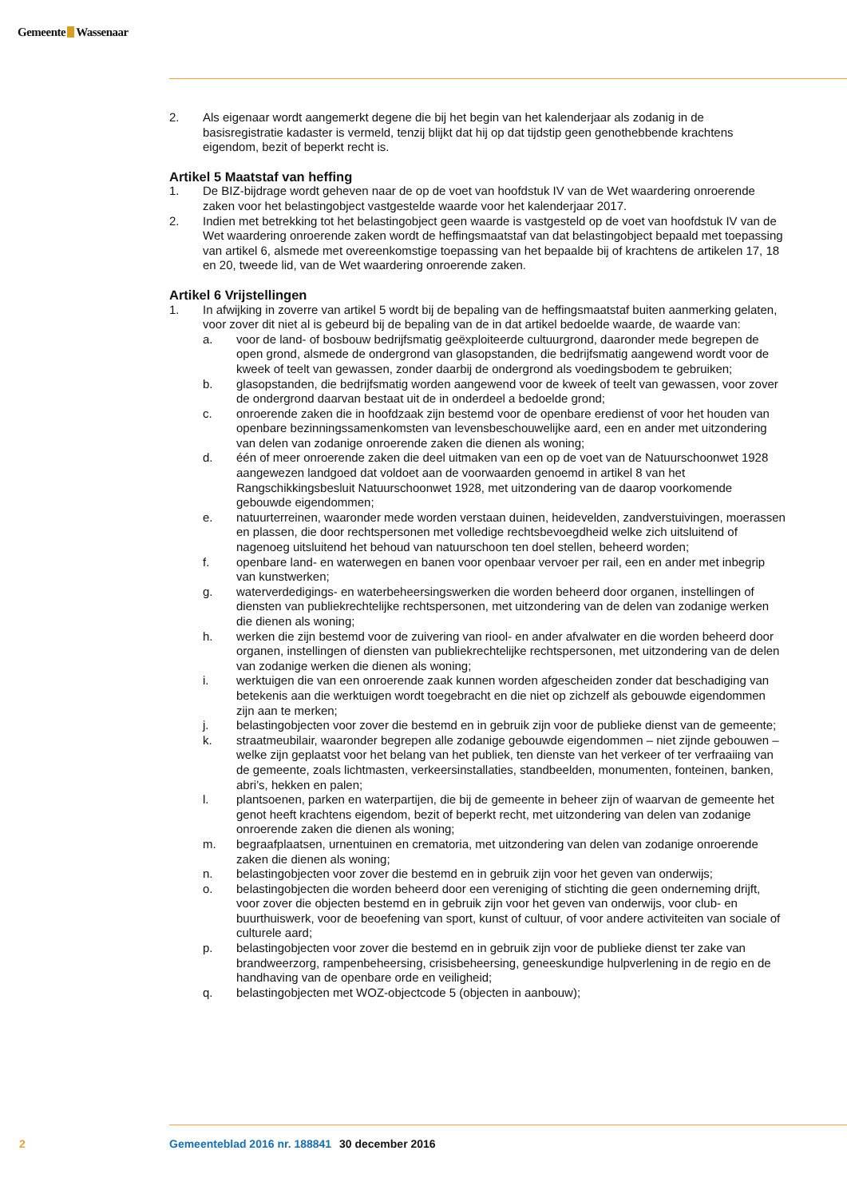Gemeente Wassenaar
2. Als eigenaar wordt aangemerkt degene die bij het begin van het kalenderjaar als zodanig in de basisregistratie kadaster is vermeld, tenzij blijkt dat hij op dat tijdstip geen genothebbende krachtens eigendom, bezit of beperkt recht is.
Artikel 5 Maatstaf van heffing
1. De BIZ-bijdrage wordt geheven naar de op de voet van hoofdstuk IV van de Wet waardering onroerende zaken voor het belastingobject vastgestelde waarde voor het kalenderjaar 2017.
2. Indien met betrekking tot het belastingobject geen waarde is vastgesteld op de voet van hoofdstuk IV van de Wet waardering onroerende zaken wordt de heffingsmaatstaf van dat belastingobject bepaald met toepassing van artikel 6, alsmede met overeenkomstige toepassing van het bepaalde bij of krachtens de artikelen 17, 18 en 20, tweede lid, van de Wet waardering onroerende zaken.
Artikel 6 Vrijstellingen
1. In afwijking in zoverre van artikel 5 wordt bij de bepaling van de heffingsmaatstaf buiten aanmerking gelaten, voor zover dit niet al is gebeurd bij de bepaling van de in dat artikel bedoelde waarde, de waarde van:
a. voor de land- of bosbouw bedrijfsmatig geëxploiteerde cultuurgrond, daaronder mede begrepen de open grond, alsmede de ondergrond van glasopstanden, die bedrijfsmatig aangewend wordt voor de kweek of teelt van gewassen, zonder daarbij de ondergrond als voedingsbodem te gebruiken;
b. glasopstanden, die bedrijfsmatig worden aangewend voor de kweek of teelt van gewassen, voor zover de ondergrond daarvan bestaat uit de in onderdeel a bedoelde grond;
c. onroerende zaken die in hoofdzaak zijn bestemd voor de openbare eredienst of voor het houden van openbare bezinningssamenkomsten van levensbeschouwelijke aard, een en ander met uitzondering van delen van zodanige onroerende zaken die dienen als woning;
d. één of meer onroerende zaken die deel uitmaken van een op de voet van de Natuurschoonwet 1928 aangewezen landgoed dat voldoet aan de voorwaarden genoemd in artikel 8 van het Rangschikkingsbesluit Natuurschoonwet 1928, met uitzondering van de daarop voorkomende gebouwde eigendommen;
e. natuurterreinen, waaronder mede worden verstaan duinen, heidevelden, zandverstuivingen, moerassen en plassen, die door rechtspersonen met volledige rechtsbevoegdheid welke zich uitsluitend of nagenoeg uitsluitend het behoud van natuurschoon ten doel stellen, beheerd worden;
f. openbare land- en waterwegen en banen voor openbaar vervoer per rail, een en ander met inbegrip van kunstwerken;
g. waterverdedigings- en waterbeheersingswerken die worden beheerd door organen, instellingen of diensten van publiekrechtelijke rechtspersonen, met uitzondering van de delen van zodanige werken die dienen als woning;
h. werken die zijn bestemd voor de zuivering van riool- en ander afvalwater en die worden beheerd door organen, instellingen of diensten van publiekrechtelijke rechtspersonen, met uitzondering van de delen van zodanige werken die dienen als woning;
i. werktuigen die van een onroerende zaak kunnen worden afgescheiden zonder dat beschadiging van betekenis aan die werktuigen wordt toegebracht en die niet op zichzelf als gebouwde eigendommen zijn aan te merken;
j. belastingobjecten voor zover die bestemd en in gebruik zijn voor de publieke dienst van de gemeente;
k. straatmeubilair, waaronder begrepen alle zodanige gebouwde eigendommen – niet zijnde gebouwen – welke zijn geplaatst voor het belang van het publiek, ten dienste van het verkeer of ter verfraaiing van de gemeente, zoals lichtmasten, verkeersinstallaties, standbeelden, monumenten, fonteinen, banken, abri’s, hekken en palen;
l. plantsoenen, parken en waterpartijen, die bij de gemeente in beheer zijn of waarvan de gemeente het genot heeft krachtens eigendom, bezit of beperkt recht, met uitzondering van delen van zodanige onroerende zaken die dienen als woning;
m. begraafplaatsen, urnentuinen en crematoria, met uitzondering van delen van zodanige onroerende zaken die dienen als woning;
n. belastingobjecten voor zover die bestemd en in gebruik zijn voor het geven van onderwijs;
o. belastingobjecten die worden beheerd door een vereniging of stichting die geen onderneming drijft, voor zover die objecten bestemd en in gebruik zijn voor het geven van onderwijs, voor club- en buurthuiswerk, voor de beoefening van sport, kunst of cultuur, of voor andere activiteiten van sociale of culturele aard;
p. belastingobjecten voor zover die bestemd en in gebruik zijn voor de publieke dienst ter zake van brandweerzorg, rampenbeheersing, crisisbeheersing, geneeskundige hulpverlening in de regio en de handhaving van de openbare orde en veiligheid;
q. belastingobjecten met WOZ-objectcode 5 (objecten in aanbouw);
2 Gemeenteblad 2016 nr. 188841 30 december 2016